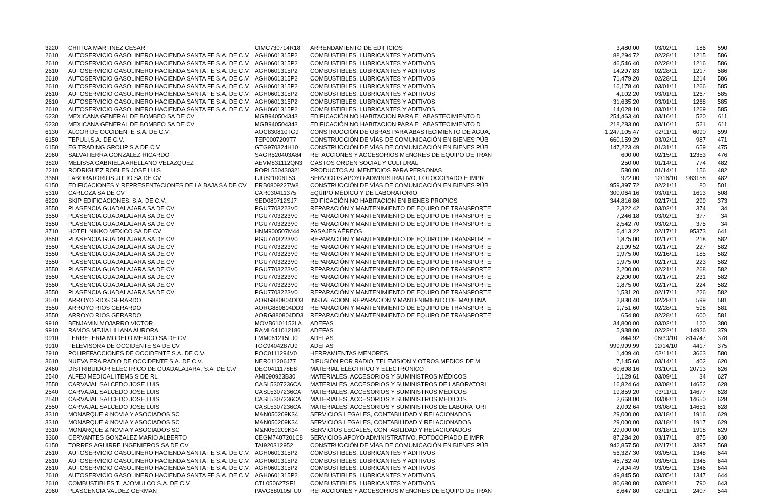| 3220 | CHITICA MARTINEZ CESAR | CIMC730714R18 | ARRENDAMIENTO DE EDIFICIOS | 3,480.00 | 03/02/11 | 186 | 590 |
| 2610 | AUTOSERVICIO GASOLINERO HACIENDA SANTA FE S.A. DE C.V. | AGH0601315P2 | COMBUSTIBLES, LUBRICANTES Y ADITIVOS | 88,294.72 | 02/28/11 | 1215 | 586 |
| 2610 | AUTOSERVICIO GASOLINERO HACIENDA SANTA FE S.A. DE C.V. | AGH0601315P2 | COMBUSTIBLES, LUBRICANTES Y ADITIVOS | 46,546.40 | 02/28/11 | 1216 | 586 |
| 2610 | AUTOSERVICIO GASOLINERO HACIENDA SANTA FE S.A. DE C.V. | AGH0601315P2 | COMBUSTIBLES, LUBRICANTES Y ADITIVOS | 14,297.83 | 02/28/11 | 1217 | 586 |
| 2610 | AUTOSERVICIO GASOLINERO HACIENDA SANTA FE S.A. DE C.V. | AGH0601315P2 | COMBUSTIBLES, LUBRICANTES Y ADITIVOS | 71,479.20 | 02/28/11 | 1214 | 586 |
| 2610 | AUTOSERVICIO GASOLINERO HACIENDA SANTA FE S.A. DE C.V. | AGH0601315P2 | COMBUSTIBLES, LUBRICANTES Y ADITIVOS | 16,178.40 | 03/01/11 | 1266 | 585 |
| 2610 | AUTOSERVICIO GASOLINERO HACIENDA SANTA FE S.A. DE C.V. | AGH0601315P2 | COMBUSTIBLES, LUBRICANTES Y ADITIVOS | 4,102.20 | 03/01/11 | 1267 | 585 |
| 2610 | AUTOSERVICIO GASOLINERO HACIENDA SANTA FE S.A. DE C.V. | AGH0601315P2 | COMBUSTIBLES, LUBRICANTES Y ADITIVOS | 31,635.20 | 03/01/11 | 1268 | 585 |
| 2610 | AUTOSERVICIO GASOLINERO HACIENDA SANTA FE S.A. DE C.V. | AGH0601315P2 | COMBUSTIBLES, LUBRICANTES Y ADITIVOS | 14,028.10 | 03/01/11 | 1269 | 585 |
| 6230 | MEXICANA GENERAL DE BOMBEO SA DE CV | MGB940504343 | EDIFICACIÓN NO HABITACION PARA EL ABASTECIMIENTO D | 254,463.40 | 03/16/11 | 520 | 611 |
| 6230 | MEXICANA GENERAL DE BOMBEO SA DE CV | MGB940504343 | EDIFICACIÓN NO HABITACION PARA EL ABASTECIMIENTO D | 218,283.00 | 03/16/11 | 521 | 611 |
| 6130 | ALCOR DE OCCIDENTE S.A. DE C.V. | AOC830810TG9 | CONSTRUCCIÓN DE OBRAS PARA ABASTECIMIENTO DE AGUA, | 1,247,105.47 | 02/11/11 | 6090 | 599 |
| 6150 | TEPULI,S.A. DE C.V. | TEP0007209T7 | CONSTRUCCIÓN DE VÍAS DE COMUNICACIÓN EN BIENES PÚB | 660,159.29 | 03/02/11 | 987 | 471 |
| 6150 | EG TRADING GROUP S.A DE C.V. | GTG970324H10 | CONSTRUCCIÓN DE VÍAS DE COMUNICACIÓN EN BIENES PÚB | 147,223.49 | 01/31/11 | 659 | 475 |
| 2960 | SALVATIERRA GONZALEZ RICARDO | SAGR520403A84 | REFACCIONES Y ACCESORIOS MENORES DE EQUIPO DE TRAN | 600.00 | 02/15/11 | 12353 | 476 |
| 3820 | MELISSA GABRIELA ARELLANO VELAZQUEZ | AEVM831112QN3 | GASTOS ORDEN SOCIAL Y CULTURAL | 250.00 | 01/14/11 | 774 | 482 |
| 2210 | RODRIGUEZ ROBLES JOSE LUIS | RORL550430321 | PRODUCTOS ALIMENTICIOS PARA PERSONAS | 580.00 | 01/14/11 | 156 | 482 |
| 3360 | LABORATORIOS JULIO SA DE CV | LJU821006T53 | SERVICIOS APOYO ADMINISTRATIVO, FOTOCOPIADO E IMPR | 972.00 | 12/16/10 | 983158 | 482 |
| 6150 | EDIFICACIONES Y REPRESENTACIONES DE LA BAJA SA DE CV | ERB0809227W8 | CONSTRUCCIÓN DE VÍAS DE COMUNICACIÓN EN BIENES PÚB | 959,397.72 | 02/21/11 | 80 | 501 |
| 5310 | CARLOZA SA DE CV | CAR030411375 | EQUIPO MÉDICO Y DE LABORATORIO | 300,064.16 | 03/01/11 | 1613 | 508 |
| 6220 | SKIP EDIFICACIONES, S.A. DE C.V. | SED080712SJ7 | EDIFICACIÓN NO HABITACION EN BIENES PROPIOS | 344,816.86 | 02/17/11 | 299 | 373 |
| 3550 | PLASENCIA GUADALAJARA SA DE CV | PGU7703223V0 | REPARACIÓN Y MANTENIMIENTO DE EQUIPO DE TRANSPORTE | 2,322.42 | 03/02/11 | 374 | 34 |
| 3550 | PLASENCIA GUADALAJARA SA DE CV | PGU7703223V0 | REPARACIÓN Y MANTENIMIENTO DE EQUIPO DE TRANSPORTE | 7,246.18 | 03/02/11 | 377 | 34 |
| 3550 | PLASENCIA GUADALAJARA SA DE CV | PGU7703223V0 | REPARACIÓN Y MANTENIMIENTO DE EQUIPO DE TRANSPORTE | 2,542.70 | 03/02/11 | 375 | 34 |
| 3710 | HOTEL NIKKO MEXICO SA DE CV | HNM900507M44 | PASAJES AÉREOS | 6,413.22 | 02/17/11 | 95373 | 641 |
| 3550 | PLASENCIA GUADALAJARA SA DE CV | PGU7703223V0 | REPARACIÓN Y MANTENIMIENTO DE EQUIPO DE TRANSPORTE | 1,875.00 | 02/17/11 | 218 | 582 |
| 3550 | PLASENCIA GUADALAJARA SA DE CV | PGU7703223V0 | REPARACIÓN Y MANTENIMIENTO DE EQUIPO DE TRANSPORTE | 2,199.52 | 02/17/11 | 227 | 582 |
| 3550 | PLASENCIA GUADALAJARA SA DE CV | PGU7703223V0 | REPARACIÓN Y MANTENIMIENTO DE EQUIPO DE TRANSPORTE | 1,975.00 | 02/16/11 | 185 | 582 |
| 3550 | PLASENCIA GUADALAJARA SA DE CV | PGU7703223V0 | REPARACIÓN Y MANTENIMIENTO DE EQUIPO DE TRANSPORTE | 1,975.00 | 02/17/11 | 223 | 582 |
| 3550 | PLASENCIA GUADALAJARA SA DE CV | PGU7703223V0 | REPARACIÓN Y MANTENIMIENTO DE EQUIPO DE TRANSPORTE | 2,200.00 | 02/21/11 | 268 | 582 |
| 3550 | PLASENCIA GUADALAJARA SA DE CV | PGU7703223V0 | REPARACIÓN Y MANTENIMIENTO DE EQUIPO DE TRANSPORTE | 2,200.00 | 02/17/11 | 231 | 582 |
| 3550 | PLASENCIA GUADALAJARA SA DE CV | PGU7703223V0 | REPARACIÓN Y MANTENIMIENTO DE EQUIPO DE TRANSPORTE | 1,875.00 | 02/17/11 | 224 | 582 |
| 3550 | PLASENCIA GUADALAJARA SA DE CV | PGU7703223V0 | REPARACIÓN Y MANTENIMIENTO DE EQUIPO DE TRANSPORTE | 1,531.20 | 02/17/11 | 226 | 582 |
| 3570 | ARROYO RIOS GERARDO | AORG880804DD3 | INSTALACIÓN, REPARACIÓN Y MANTENIMIENTO DE MAQUINA | 2,830.40 | 02/28/11 | 599 | 581 |
| 3550 | ARROYO RIOS GERARDO | AORG880804DD3 | REPARACIÓN Y MANTENIMIENTO DE EQUIPO DE TRANSPORTE | 1,751.60 | 02/28/11 | 598 | 581 |
| 3550 | ARROYO RIOS GERARDO | AORG880804DD3 | REPARACIÓN Y MANTENIMIENTO DE EQUIPO DE TRANSPORTE | 654.80 | 02/28/11 | 600 | 581 |
| 9910 | BENJAMIN MOJARRO VICTOR | MOVB6101152LA | ADEFAS | 34,800.00 | 03/02/11 | 120 | 380 |
| 9910 | RAMOS MEJIA LILIANA AURORA | RAML641012186 | ADEFAS | 5,938.00 | 02/22/11 | 14926 | 379 |
| 9910 | FERRETERIA MODELO MEXICO SA DE CV | FMM061215FJ0 | ADEFAS | 844.92 | 06/30/10 | 814747 | 378 |
| 9910 | TELEVISORA DE OCCIDENTE SA DE CV | TOC9404287U9 | ADEFAS | 999,999.99 | 12/14/10 | 4417 | 375 |
| 2910 | POLIREFACCIONES DE OCCIDENTE S.A. DE C.V. | POC0111294V0 | HERRAMIENTAS MENORES | 1,409.40 | 03/11/11 | 3663 | 580 |
| 3610 | NUEVA ERA RADIO DE OCCIDENTE S.A. DE C.V. | NER011206J77 | DIFUSIÓN POR RADIO, TELEVISIÓN Y OTROS MEDIOS DE M | 7,145.60 | 03/14/11 | 402 | 620 |
| 2460 | DISTRIBUIDOR ELECTRICO DE GUADALAJARA, S.A. DE C.V | DEG0411178E8 | MATERIAL ELÉCTRICO Y ELECTRÓNICO | 60,698.16 | 03/10/11 | 20713 | 626 |
| 2540 | ALFEJ MEDICAL ITEMS S DE RL | AMI090923B30 | MATERIALES, ACCESORIOS Y SUMINISTROS MÉDICOS | 1,129.61 | 03/09/11 | 34 | 627 |
| 2550 | CARVAJAL SALCEDO JOSE LUIS | CASL5307236CA | MATERIALES, ACCESORIOS Y SUMINISTROS DE LABORATORI | 16,824.64 | 03/08/11 | 14652 | 628 |
| 2540 | CARVAJAL SALCEDO JOSE LUIS | CASL5307236CA | MATERIALES, ACCESORIOS Y SUMINISTROS MÉDICOS | 19,859.20 | 03/11/11 | 14677 | 628 |
| 2540 | CARVAJAL SALCEDO JOSE LUIS | CASL5307236CA | MATERIALES, ACCESORIOS Y SUMINISTROS MÉDICOS | 2,668.00 | 03/08/11 | 14650 | 628 |
| 2550 | CARVAJAL SALCEDO JOSE LUIS | CASL5307236CA | MATERIALES, ACCESORIOS Y SUMINISTROS DE LABORATORI | 2,092.64 | 03/08/11 | 14651 | 628 |
| 3310 | MONARQUE & NOVIA Y ASOCIADOS SC | M&N050209K34 | SERVICIOS LEGALES, CONTABILIDAD Y RELACIONADOS | 29,000.00 | 03/18/11 | 1916 | 629 |
| 3310 | MONARQUE & NOVIA Y ASOCIADOS SC | M&N050209K34 | SERVICIOS LEGALES, CONTABILIDAD Y RELACIONADOS | 29,000.00 | 03/18/11 | 1917 | 629 |
| 3310 | MONARQUE & NOVIA Y ASOCIADOS SC | M&N050209K34 | SERVICIOS LEGALES, CONTABILIDAD Y RELACIONADOS | 29,000.00 | 03/18/11 | 1918 | 629 |
| 3360 | CERVANTES GONZALEZ MARIO ALBERTO | CEGM7407201C8 | SERVICIOS APOYO ADMINISTRATIVO, FOTOCOPIADO E IMPR | 87,284.20 | 03/17/11 | 875 | 630 |
| 6150 | TORRES AGUIRRE INGENIEROS SA DE CV | TAI920312952 | CONSTRUCCIÓN DE VÍAS DE COMUNICACIÓN EN BIENES PÚB | 942,857.50 | 02/17/11 | 3397 | 568 |
| 2610 | AUTOSERVICIO GASOLINERO HACIENDA SANTA FE S.A. DE C.V. | AGH0601315P2 | COMBUSTIBLES, LUBRICANTES Y ADITIVOS | 56,327.30 | 03/05/11 | 1348 | 644 |
| 2610 | AUTOSERVICIO GASOLINERO HACIENDA SANTA FE S.A. DE C.V. | AGH0601315P2 | COMBUSTIBLES, LUBRICANTES Y ADITIVOS | 46,762.40 | 03/05/11 | 1345 | 644 |
| 2610 | AUTOSERVICIO GASOLINERO HACIENDA SANTA FE S.A. DE C.V. | AGH0601315P2 | COMBUSTIBLES, LUBRICANTES Y ADITIVOS | 7,494.49 | 03/05/11 | 1346 | 644 |
| 2610 | AUTOSERVICIO GASOLINERO HACIENDA SANTA FE S.A. DE C.V. | AGH0601315P2 | COMBUSTIBLES, LUBRICANTES Y ADITIVOS | 49,845.50 | 03/05/11 | 1347 | 644 |
| 2610 | COMBUSTIBLES TLAJOMULCO S.A. DE C.V. | CTL050627SF1 | COMBUSTIBLES, LUBRICANTES Y ADITIVOS | 80,680.80 | 03/08/11 | 790 | 643 |
| 2960 | PLASCENCIA VALDEZ GERMAN | PAVG680105FU0 | REFACCIONES Y ACCESORIOS MENORES DE EQUIPO DE TRAN | 8,647.80 | 02/11/11 | 2407 | 544 |